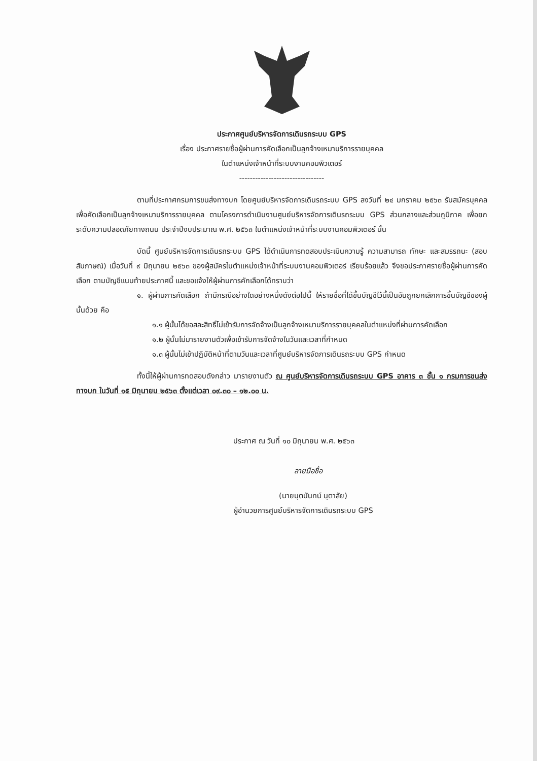ประกาศศูนย์บริหารจัดการเดินรถระบบ GPS
เรื่อง ประกาศรายชื่อผู้ผ่านการคัดเลือกเป็นลูกจ้างเหมาบริการรายบุคคล
ในตำแหน่งเจ้าหน้าที่ระบบงานคอมพิวเตอร์
--------------------------------
ตามที่ประกาศกรมการขนส่งทางบก โดยศูนย์บริหารจัดการเดินรถระบบ GPS ลงวันที่ ๒๔ มกราคม ๒๕๖๓ รับสมัครบุคคลเพื่อคัดเลือกเป็นลูกจ้างเหมาบริการรายบุคคล ตามโครงการดำเนินงานศูนย์บริหารจัดการเดินรถระบบ GPS ส่วนกลางและส่วนภูมิภาค เพื่อยกระดับความปลอดภัยทางถนน ประจำปีงบประมาณ พ.ศ. ๒๕๖๓ ในตำแหน่งเจ้าหน้าที่ระบบงานคอมพิวเตอร์ นั้น
บัดนี้ ศูนย์บริหารจัดการเดินรถระบบ GPS ได้ดำเนินการทดสอบประเมินความรู้ ความสามารถ ทักษะ และสมรรถนะ (สอบสัมภาษณ์) เมื่อวันที่ ๙ มิถุนายน ๒๕๖๓ ของผู้สมัครในตำแหน่งเจ้าหน้าที่ระบบงานคอมพิวเตอร์ เรียบร้อยแล้ว จึงขอประกาศรายชื่อผู้ผ่านการคัดเลือก ตามบัญชีแนบท้ายประกาศนี้ และขอแจ้งให้ผู้ผ่านการคักเลือกได้ทราบว่า
๑. ผู้ผ่านการคัดเลือก ถ้ามีกรณีอย่างใดอย่างหนึ่งดังต่อไปนี้ ให้รายชื่อที่ได้ขึ้นบัญชีไว้นี้เป็นอันถูกยกเลิกการขึ้นบัญชีของผู้นั้นด้วย คือ
๑.๑ ผู้นั้นได้ขอสละสิทธิ์ไม่เข้ารับการจัดจ้างเป็นลูกจ้างเหมาบริการรายบุคคลในตำแหน่งที่ผ่านการคัดเลือก
๑.๒ ผู้นั้นไม่มารายงานตัวเพื่อเข้ารับการจัดจ้างในวันและเวลาที่กำหนด
๑.๓ ผู้นั้นไม่เข้าปฏิบัติหน้าที่ตามวันและเวลาที่ศูนย์บริหารจัดการเดินรถระบบ GPS กำหนด
ทั้งนี้ให้ผู้ผ่านการทดสอบดังกล่าว มารายงานตัว ณ ศูนย์บริหารจัดการเดินรถระบบ GPS อาคาร ๓ ชั้น ๑ กรมการขนส่งทางบก ในวันที่ ๑๕ มิถุนายน ๒๕๖๓ ตั้งแต่เวลา ๐๙.๓๐ – ๑๒.๐๐ น.
ประกาศ ณ วันที่ ๑๐ มิถุนายน พ.ศ. ๒๕๖๓
ลายมือชื่อ
(นายนุตนันทน์ นุตาลัย)
ผู้อำนวยการศูนย์บริหารจัดการเดินรถระบบ GPS